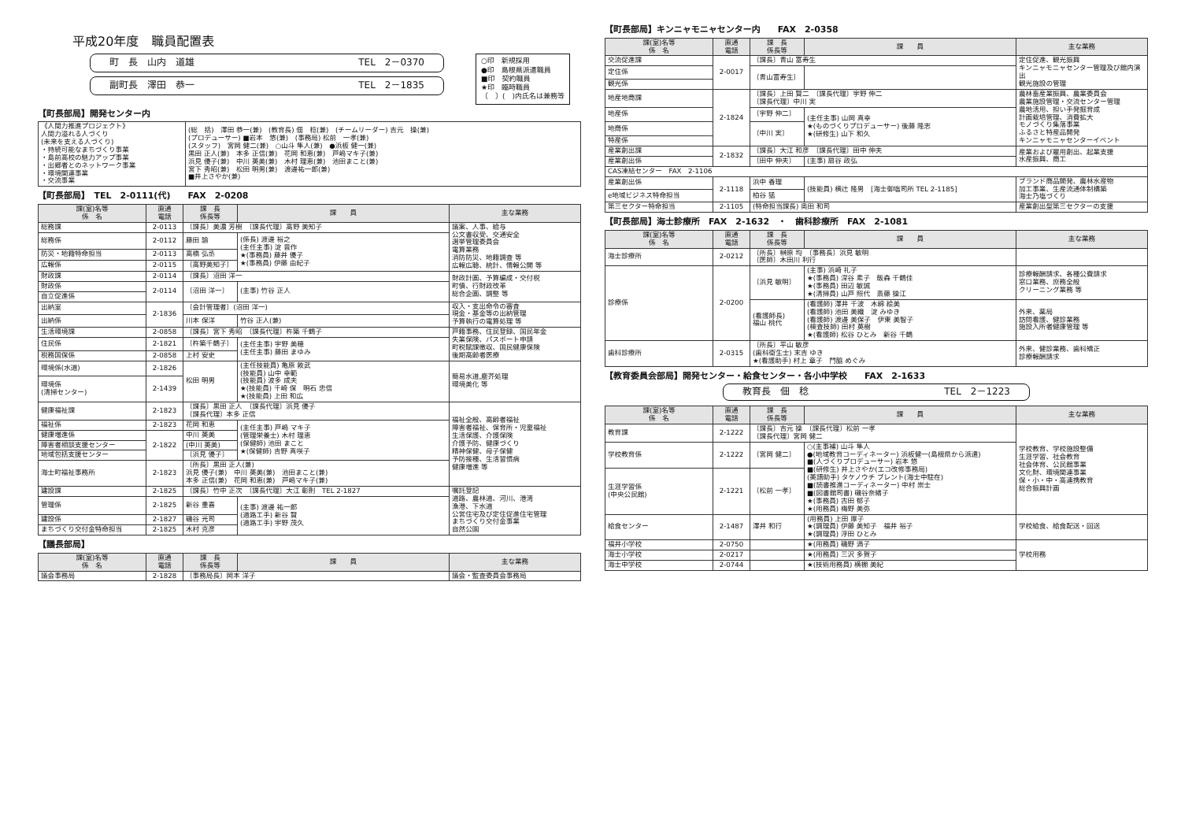平成20年度　職員配置表
町　長　山内　道雄 TEL　2－0370
副町長　澤田　恭一 TEL　2－1835
○印　新規採用
●印　島根県派遣職員
■印　契約職員
★印　臨時職員
〔　〕(　)内氏名は兼務等
【町長部局】開発センター内
| 《人間力推進プロジェクト》 人間力溢れる人づくり (未来を支える人づくり) ・持続可能なまちづくり事業 ・島前高校の魅力アップ事業 ・出郷者とのネットワーク事業 ・環境関連事業 ・交流事業 | (総 括) 澤田 恭一(兼) (教育長) 佃 稔(兼) (チームリーダー) 吉元 操(兼) (プロデューサー) ■岩本 悠(兼) (事務局) 松前 一孝(兼) (スタッフ) 宮岡 健二(兼) ○山斗 隼人(兼) ●浜板 健一(兼) 黒田 正人(兼) 本多 正信(兼) 花岡 和恵(兼) 戸嶋マキ子(兼) 浜見 優子(兼) 中川 英美(兼) 木村 理恵(兼) 池田まこと(兼) 宮下 秀昭(兼) 松田 明男(兼) 渡邊祐一郎(兼) ■井上さやか(兼) |
【町長部局】　TEL　2-0111(代)　　FAX　2-0208
| 課(室)名等 係 名 | 直通 電話 | 課 長 係長等 | 課 員 | 主な業務 |
| --- | --- | --- | --- | --- |
| 総務課 | 2-0113 | 〔課長〕美濃 芳樹 〔課長代理〕高野 美知子 | | 議案、人事、給与 公文書収受、交通安全 選挙管理委員会 電算業務 消防防災、地籍調査 等 広報広聴、統計、情報公開 等 |
| 総務係 | 2-0112 | 藤田 諭 | (係長) 渡邊 裕之 (主任主事) 淀 晋作 ★(事務員) 藤井 優子 ★(事務員) 伊藤 由紀子 | |
| 防災・地籍特命担当 | 2-0113 | 高橋 弘丞 | | |
| 広報係 | 2-0115 | 〔高野美知子〕 | | |
| 財政課 | 2-0114 | 〔課長〕沼田 洋一 | | 財政計画、予算編成・交付税 町債、行財政改革 総合企画、調整 等 |
| 財政係 | 2-0114 | 〔沼田 洋一〕 | (主事) 竹谷 正人 | |
| 自立促進係 | | | | |
| 出納室 | 2-1836 | 〔会計管理者〕(沼田 洋一) | | 収入・支出命令の審査 現金・基金等の出納管理 予算執行の電算処理 等 |
| 出納係 | | 川本 保洋 | 竹谷 正人(兼) | |
| 生活環境課 | 2-0858 | 〔課長〕宮下 秀昭 〔課長代理〕杵築 千鶴子 | | 戸籍事務、住民登録、国民年金 失業保険、パスポート申請 町税賦課徴収、国民健康保険 後期高齢者医療 |
| 住民係 | 2-1821 | 〔杵築千鶴子〕 | (主任主事) 宇野 美穂 (主任主事) 藤田 まゆみ | |
| 税務国保係 | 2-0858 | 上村 安史 | | |
| 環境係(水道) | 2-1826 | 松田 明男 | (主任技能員) 亀原 敦武 (技能員) 山中 幸範 (技能員) 波多 成夫 ★(技能員) 千崎 保 明石 忠信 ★(技能員) 上田 和広 | 簡易水道,塵芥処理 環境美化 等 |
| 環境係 (清掃センター) | 2-1439 | | | |
| 健康福祉課 | 2-1823 | 〔課長〕黒田 正人 〔課長代理〕浜見 優子 〔課長代理〕本多 正信 | | 福祉全般、高齢者福祉 障害者福祉、保育所・児童福祉 生活保護、介護保険 介護予防、健康づくり 精神保健、母子保健 予防接種、生活習慣病 健康増進 等 |
| 福祉係 | 2-1823 | 花岡 和恵 | (主任主事) 戸嶋 マキ子 (管理栄養士) 木村 理恵 (保健師) 池田 まこと ★(保健師) 吉野 真咲子 | |
| 健康増進係 | 2-1822 | 中川 英美 | | |
| 障害者相談支援センター | | (中川 英美) | | |
| 地域包括支援センター | | 〔浜見 優子〕 | | |
| 海士町福祉事務所 | 2-1823 | 〔所長〕黒田 正人(兼) 浜見 優子(兼) 中川 英美(兼) 池田まこと(兼) 本多 正信(兼) 花岡 和恵(兼) 戸嶋マキ子(兼) | | |
| 建設課 | 2-1825 | 〔課長〕竹中 正次 〔課長代理〕大江 彰則 TEL 2-1827 | | 嘱託登記 道路、農林道、河川、港湾 漁港、下水道 公営住宅及び定住促進住宅管理 まちづくり交付金事業 自然公園 |
| 管理係 | 2-1825 | 新谷 重喜 | (主事) 渡邊 祐一郎 (道路工手) 新谷 賢 (道路工手) 宇野 茂久 | |
| 建設係 | 2-1827 | 磯谷 光司 | | |
| まちづくり交付金特命担当 | 2-1825 | 木村 克彦 | | |
【議長部局】
| 課(室)名等 係 名 | 直通 電話 | 課 長 係長等 | 課 員 | 主な業務 |
| --- | --- | --- | --- | --- |
| 議会事務局 | 2-1828 | 〔事務局長〕岡本 洋子 | | 議会・監査委員会事務局 |
【町長部局】キンニャモニャセンター内　　FAX　2-0358
| 課(室)名等 係 名 | 直通 電話 | 課 長 係長等 | 課 員 | 主な業務 |
| --- | --- | --- | --- | --- |
| 交流促進課 | 2-0017 | 〔課長〕青山 富寿生 | | 定住促進、観光振興 キンニャモニャセンター管理及び館内演出 観光施設の管理 |
| 定住係 | | 〔青山富寿生〕 | | |
| 観光係 | | | | |
| 地産地商課 | 2-1824 | 〔課長〕上田 賢二 〔課長代理〕宇野 伸二 〔課長代理〕中川 実 | | 農林畜産業振興、農業委員会 農業施設管理・交流センター管理 農地活用、担い手発掘育成 計画栽培管理、消費拡大 モノづくり集落事業 ふるさと特産品開発 キンニャモニャセンターイベント |
| 地産係 | | 〔宇野 伸二〕 | (主任主事) 山岡 真幸 ★(ものづくりプロデューサー) 後藤 隆志 ★(研修生) 山下 和久 | |
| 地商係 | | 〔中川 実〕 | | |
| 特産係 | | | | |
| 産業創出課 | 2-1832 | 〔課長〕大江 和彦 〔課長代理〕田中 伸夫 | | 産業および雇用創出、起業支援 水産振興、商工 |
| 産業創出係 | | 〔田中 伸夫〕 | (主事) 扇谷 政弘 | |
| CAS凍結センター FAX 2-1106 | | | | |
| 産業創出係 | 2-1118 | 浜中 香理 | (技能員) 横辻 隆男 [海士御塩司所 TEL 2-1185] | ブランド商品開発、農林水産物 加工事業、生産流通体制構築 海士乃塩づくり |
| e地域ビジネス特命担当 | | 柏谷 猛 | | |
| 第三セクター特命担当 | 2-1105 | (特命担当課長) 奥田 和司 | | 産業創出型第三セクターの支援 |
【町長部局】海士診療所　FAX　2-1632　・　歯科診療所　FAX　2-1081
| 課(室)名等 係 名 | 直通 電話 | 課 長 係長等 | 課 員 | 主な業務 |
| --- | --- | --- | --- | --- |
| 海士診療所 | 2-0212 | 〔所長〕榊原 均 〔事務長〕浜見 敏明 〔医師〕木田川 利行 | | |
| 診療係 | 2-0200 | 〔浜見 敏明〕 | (主事) 浜崎 礼子 ★(事務員) 深谷 素子 飯森 千鶴佳 ★(事務員) 田辺 敏誠 ★(清掃員) 山戸 照代 斎藤 操江 | 診療報酬請求、各種公費請求 窓口業務、庶務全般 クリーニング業務 等 |
| | | (看護師長) 福山 桃代 | (看護師) 澤井 千波 木綿 絵美 (看護師) 池田 美織 淀 みゆき (看護師) 渡邊 美保子 伊東 美智子 (検査技師) 田村 英樹 ★(看護師) 松谷 ひとみ 新谷 千鶴 | 外来、薬局 訪問看護、健診業務 施設入所者健康管理 等 |
| 歯科診療所 | 2-0315 | 〔所長〕平山 敏彦 (歯科衛生士) 末吉 ゆき ★(看護助手) 村上 章子 門脇 めぐみ | | 外来、健診業務、歯科矯正 診療報酬請求 |
【教育委員会部局】開発センター・給食センター・各小中学校　　FAX　2-1633
教育長　佃　稔 TEL　2－1223
| 課(室)名等 係 名 | 直通 電話 | 課 長 係長等 | 課 員 | 主な業務 |
| --- | --- | --- | --- | --- |
| 教育課 | 2-1222 | 〔課長〕吉元 操 〔課長代理〕松前 一孝 〔課長代理〕宮岡 健二 | | 学校教育、学校施設整備 生涯学習、社会教育 社会体育、公民館事業 文化財、環境関連事業 保・小・中・高連携教育 総合振興計画 |
| 学校教育係 | 2-1222 | 〔宮岡 健二〕 | ○(主事補) 山斗 隼人 ●(地域教育コーディネーター) 浜板健一(島根県から派遣) ■(人づくりプロデューサー) 岩本 悠 ■(研修生) 井上さやか(エコ改修事務局) (英語助手) タケノウチ ブレント(海士中駐在) ■(読書推進コーディネーター) 中村 崇士 ■(図書館司書) 磯谷奈緒子 ★(事務員) 古田 郁子 ★(用務員) 梅野 美弥 | |
| 生涯学習係 (中央公民館) | 2-1221 | 〔松前 一孝〕 | | |
| 給食センター | 2-1487 | 澤井 和行 | (用務員) 上田 厚子 ★(調理員) 伊藤 美知子 福井 裕子 ★(調理員) 浮田 ひとみ | 学校給食、給食配送・回送 |
| 福井小学校 | 2-0750 | | ★(用務員) 磯野 満子 | 学校用務 |
| 海士小学校 | 2-0217 | | ★(用務員) 三沢 多賀子 | |
| 海士中学校 | 2-0744 | | ★(技術用務員) 横棚 美紀 | |